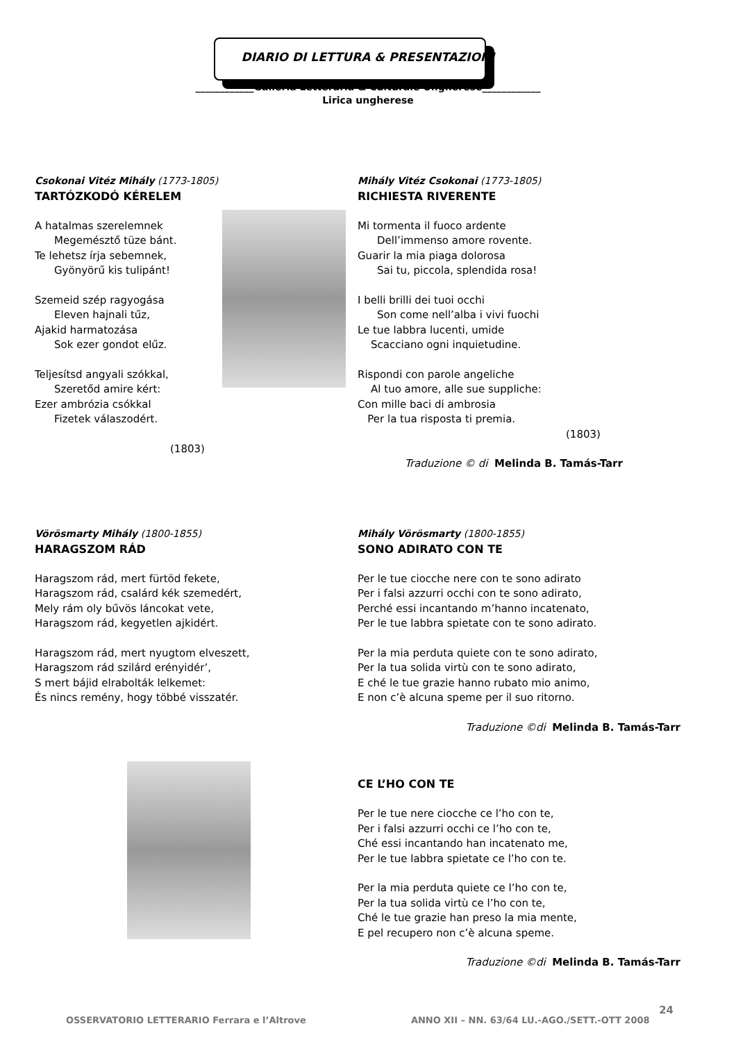DIARIO DI LETTURA & PRESENTAZIONI
____________Galleria Letteraria & Culturale Ungherese____________
Lirica ungherese
Csokonai Vitéz Mihály (1773-1805)
TARTÓZKODÓ KÉRELEM
A hatalmas szerelemnek
Megemésztő tüze bánt.
Te lehetsz írja sebemnek,
Gyönyörű kis tulipánt!
Szemeid szép ragyogása
Eleven hajnali tűz,
Ajakid harmatozása
Sok ezer gondot elűz.
Teljesítsd angyali szókkal,
Szeretőd amire kért:
Ezer ambrózia csókkal
Fizetek válaszodért.
(1803)
Mihály Vitéz Csokonai (1773-1805)
RICHIESTA RIVERENTE
Mi tormenta il fuoco ardente
Dell’immenso amore rovente.
Guarir la mia piaga dolorosa
Sai tu, piccola, splendida rosa!
I belli brilli dei tuoi occhi
Son come nell’alba i vivi fuochi
Le tue labbra lucenti, umide
Scacciano ogni inquietudine.
Rispondi con parole angeliche
Al tuo amore, alle sue suppliche:
Con mille baci di ambrosia
Per la tua risposta ti premia.
(1803)
Traduzione © di Melinda B. Tamás-Tarr
Vörösmarty Mihály (1800-1855)
HARAGSZOM RÁD
Haragszom rád, mert fürtöd fekete,
Haragszom rád, csalárd kék szemedért,
Mely rám oly bűvös láncokat vete,
Haragszom rád, kegyetlen ajkidért.
Haragszom rád, mert nyugtom elveszett,
Haragszom rád szilárd erényidér’,
S mert bájid elrabolták lelkemet:
És nincs remény, hogy többé visszatér.
Mihály Vörösmarty (1800-1855)
SONO ADIRATO CON TE
Per le tue ciocche nere con te sono adirato
Per i falsi azzurri occhi con te sono adirato,
Perché essi incantando m’hanno incatenato,
Per le tue labbra spietate con te sono adirato.
Per la mia perduta quiete con te sono adirato,
Per la tua solida virtù con te sono adirato,
E ché le tue grazie hanno rubato mio animo,
E non c’è alcuna speme per il suo ritorno.
Traduzione ©di Melinda B. Tamás-Tarr
CE L’HO CON TE
Per le tue nere ciocche ce l’ho con te,
Per i falsi azzurri occhi ce l’ho con te,
Ché essi incantando han incatenato me,
Per le tue labbra spietate ce l’ho con te.
Per la mia perduta quiete ce l’ho con te,
Per la tua solida virtù ce l’ho con te,
Ché le tue grazie han preso la mia mente,
E pel recupero non c’è alcuna speme.
Traduzione ©di Melinda B. Tamás-Tarr
OSSERVATORIO LETTERARIO Ferrara e l’Altrove ANNO XII – NN. 63/64 LU.-AGO./SETT.-OTT 2008 24